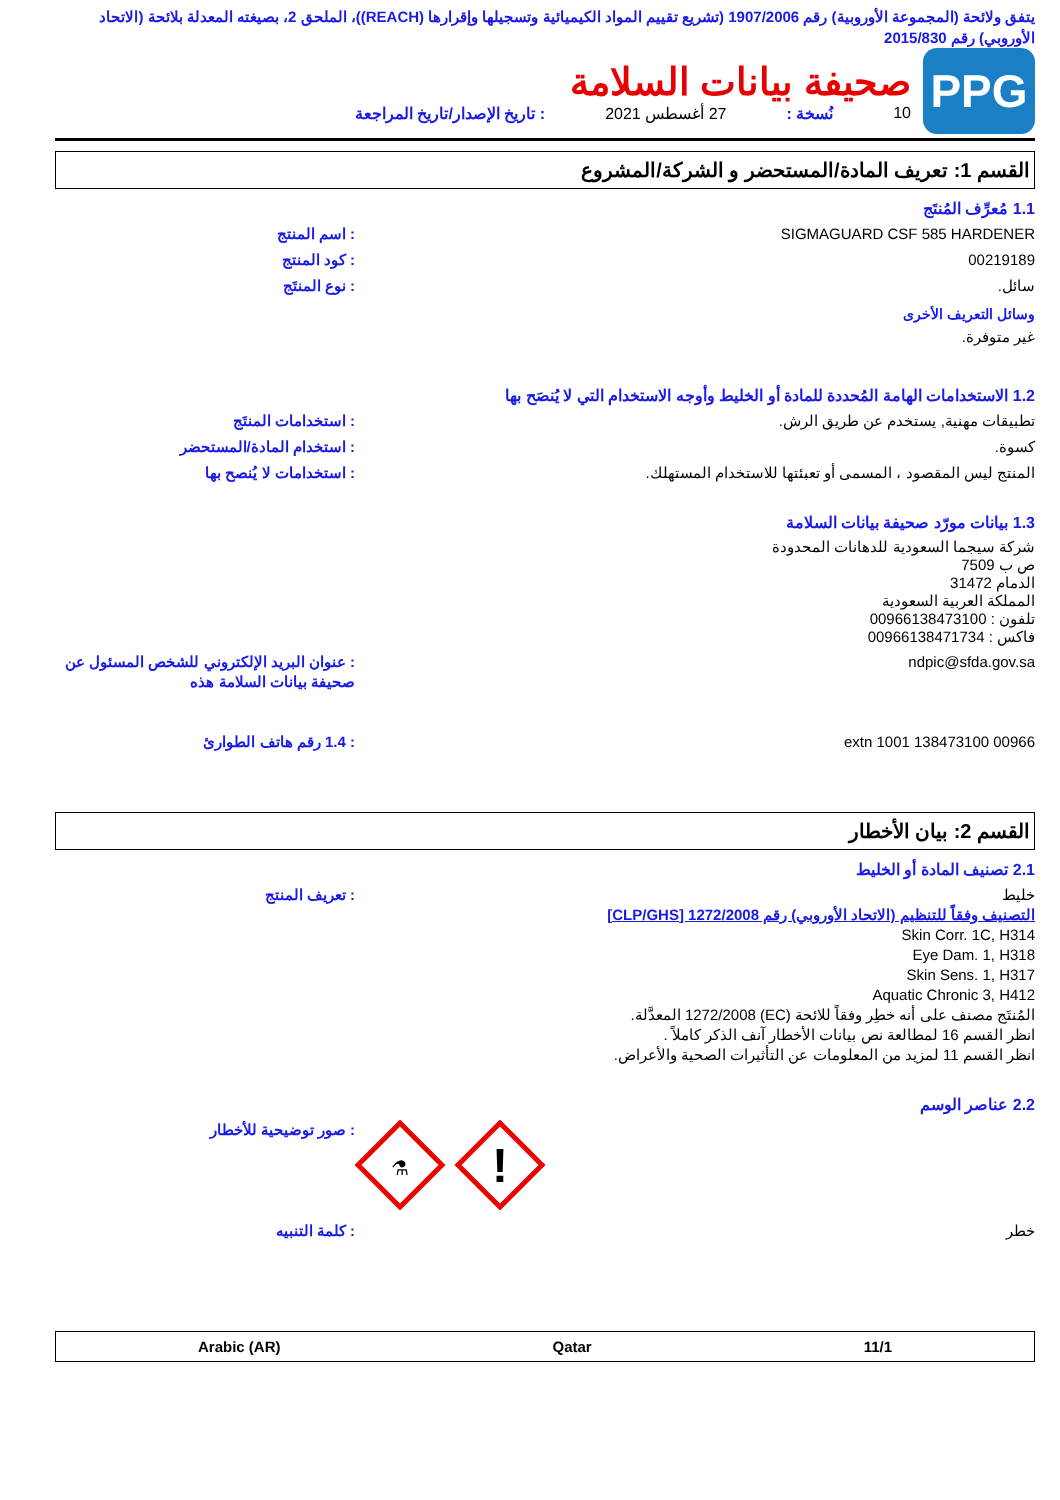يتفق ولائحة (المجموعة الأوروبية) رقم 1907/2006 (تشريع تقييم المواد الكيميائية وتسجيلها وإقرارها (REACH))، الملحق 2، بصيغته المعدلة بلائحة (الاتحاد الأوروبي) رقم 2015/830
PPG
صحيفة بيانات السلامة
10 نُسخة : 27 أغسطس 2021: تاريخ الإصدار/تاريخ المراجعة
القسم 1: تعريف المادة/المستحضر و الشركة/المشروع
1.1 مُعرِّف المُنتَج
SIGMAGUARD CSF 585 HARDENER : اسم المنتج
00219189 : كود المنتج
سائل. : نوع المنتَج
وسائل التعريف الأخرى
غير متوفرة.
1.2 الاستخدامات الهامة المُحددة للمادة أو الخليط وأوجه الاستخدام التي لا يُنصَح بها
تطبيقات مهنية, يستخدم عن طريق الرش.
: استخدامات المنتَج
كسوة. : استخدام المادة/المستحضر
المنتج ليس المقصود ، المسمى أو تعبئتها للاستخدام المستهلك.
: استخدامات لا يُنصح بها
1.3 بيانات مورّد صحيفة بيانات السلامة
شركة سيجما السعودية للدهانات المحدودة
ص ب 7509
الدمام 31472
المملكة العربية السعودية
تلفون : 00966138473100
فاكس : 00966138471734
ndpic@sfda.gov.sa : عنوان البريد الإلكتروني للشخص المسئول عن صحيفة بيانات السلامة هذه
00966 138473100 extn 1001 : 1.4 رقم هاتف الطوارئ
القسم 2: بيان الأخطار
2.1 تصنيف المادة أو الخليط
خليط
التصنيف وفقاً للتنظيم (الاتحاد الأوروبي) رقم 1272/2008 [CLP/GHS]
Skin Corr. 1C, H314
Eye Dam. 1, H318
Skin Sens. 1, H317
Aquatic Chronic 3, H412
المُنتَج مصنف على أنه خطِر وفقاً للائحة (EC) 1272/2008 المعدَّلة.
انظر القسم 16 لمطالعة نص بيانات الأخطار آنف الذكر كاملاً .
انظر القسم 11 لمزيد من المعلومات عن التأثيرات الصحية والأعراض.
: تعريف المنتج
2.2 عناصر الوسم
⚗
!
: صور توضيحية للأخطار
خطر : كلمة التنبيه
11/1 Qatar Arabic (AR)